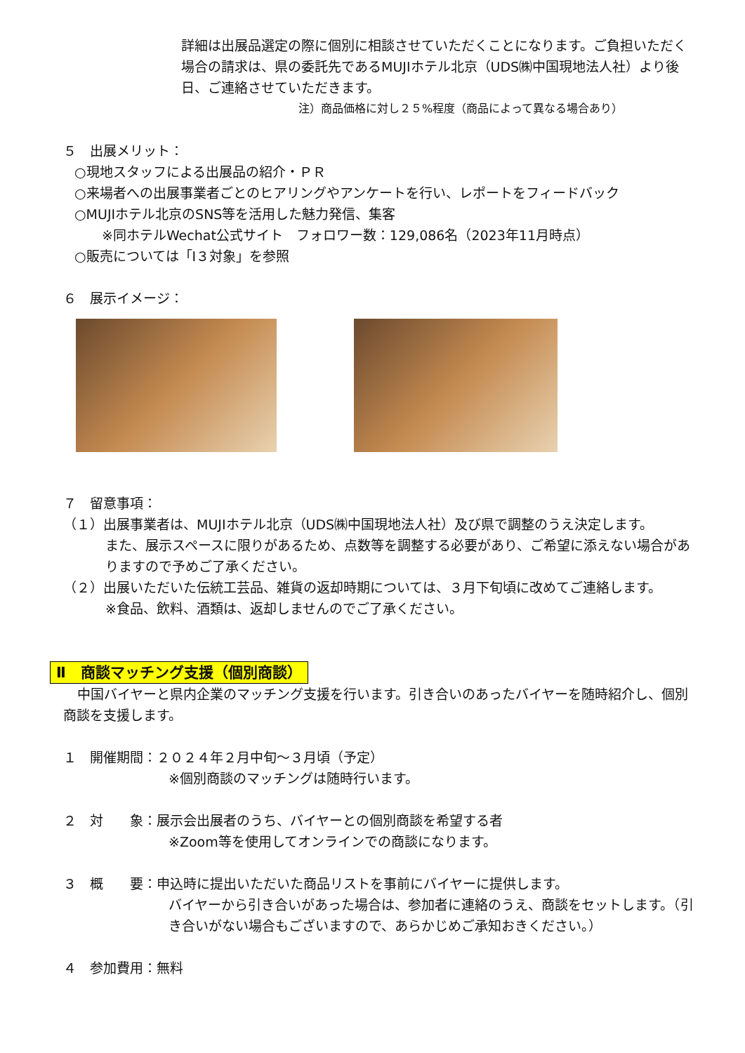詳細は出展品選定の際に個別に相談させていただくことになります。ご負担いただく場合の請求は、県の委託先であるMUJIホテル北京（UDS㈱中国現地法人社）より後日、ご連絡させていただきます。
注）商品価格に対し２５%程度（商品によって異なる場合あり）
５　出展メリット：
○現地スタッフによる出展品の紹介・ＰＲ
○来場者への出展事業者ごとのヒアリングやアンケートを行い、レポートをフィードバック
○MUJIホテル北京のSNS等を活用した魅力発信、集客
※同ホテルWechat公式サイト　フォロワー数：129,086名（2023年11月時点）
○販売については「Ⅰ３対象」を参照
６　展示イメージ：
７　留意事項：
（１）出展事業者は、MUJIホテル北京（UDS㈱中国現地法人社）及び県で調整のうえ決定します。
また、展示スペースに限りがあるため、点数等を調整する必要があり、ご希望に添えない場合がありますので予めご了承ください。
（２）出展いただいた伝統工芸品、雑貨の返却時期については、３月下旬頃に改めてご連絡します。
※食品、飲料、酒類は、返却しませんのでご了承ください。
Ⅱ　商談マッチング支援（個別商談）
中国バイヤーと県内企業のマッチング支援を行います。引き合いのあったバイヤーを随時紹介し、個別商談を支援します。
１　開催期間：２０２４年２月中旬～３月頃（予定）
※個別商談のマッチングは随時行います。
２　対　　象：展示会出展者のうち、バイヤーとの個別商談を希望する者
※Zoom等を使用してオンラインでの商談になります。
３　概　　要：申込時に提出いただいた商品リストを事前にバイヤーに提供します。
バイヤーから引き合いがあった場合は、参加者に連絡のうえ、商談をセットします。（引き合いがない場合もございますので、あらかじめご承知おきください。）
４　参加費用：無料